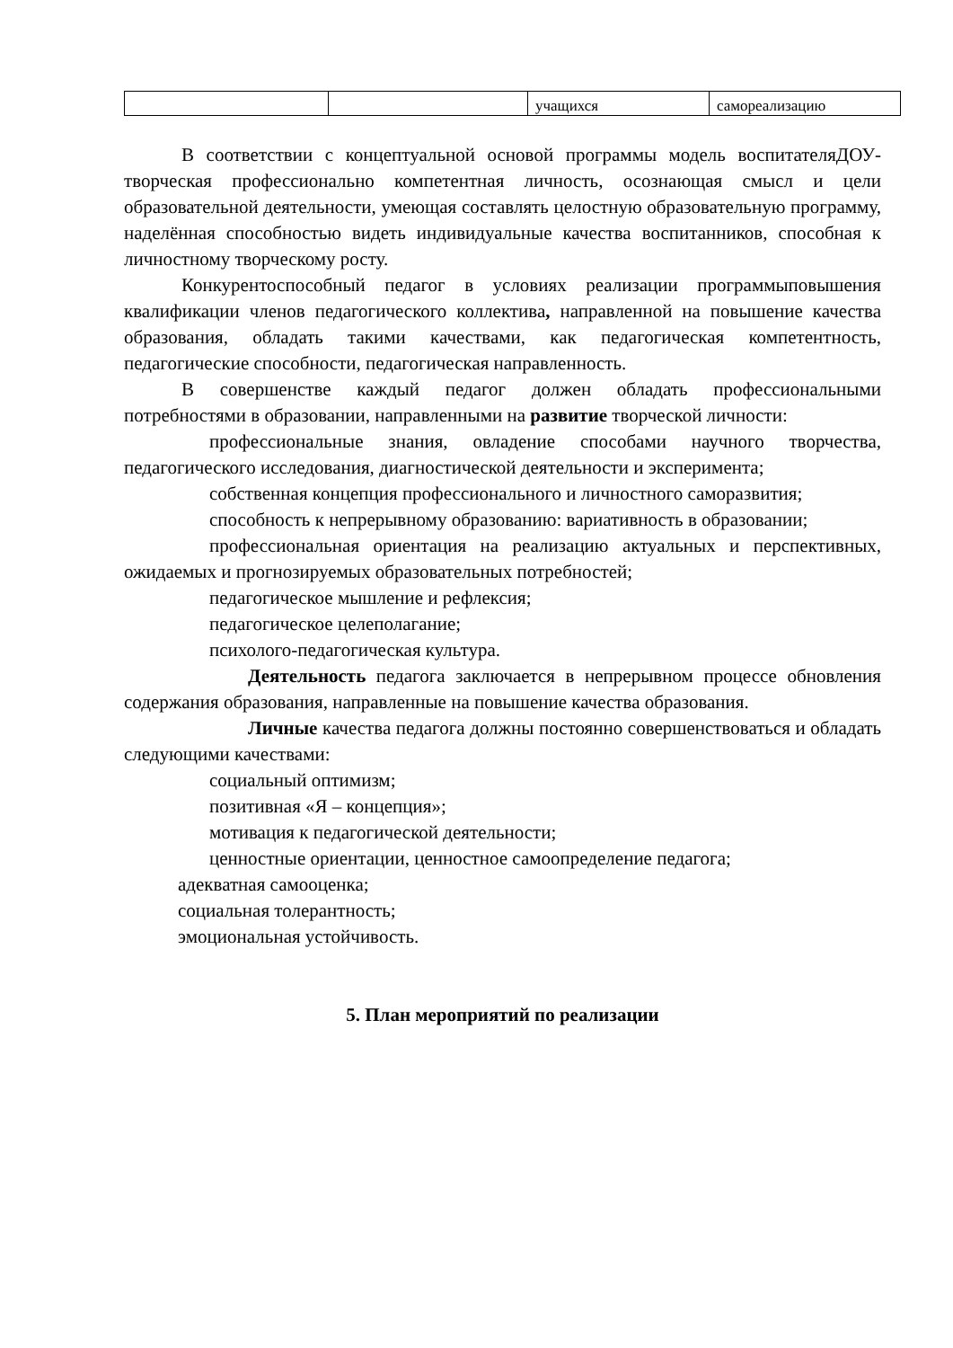| | | учащихся | самореализацию |
В соответствии с концептуальной основой программы модель воспитателяДОУ- творческая профессионально компетентная личность, осознающая смысл и цели образовательной деятельности, умеющая составлять целостную образовательную программу, наделённая способностью видеть индивидуальные качества воспитанников, способная к личностному творческому росту.
Конкурентоспособный педагог в условиях реализации программыповышения квалификации членов педагогического коллектива, направленной на повышение качества образования, обладать такими качествами, как педагогическая компетентность, педагогические способности, педагогическая направленность.
В совершенстве каждый педагог должен обладать профессиональными потребностями в образовании, направленными на развитие творческой личности:
профессиональные знания, овладение способами научного творчества, педагогического исследования, диагностической деятельности и эксперимента;
собственная концепция профессионального и личностного саморазвития;
способность к непрерывному образованию: вариативность в образовании;
профессиональная ориентация на реализацию актуальных и перспективных, ожидаемых и прогнозируемых образовательных потребностей;
педагогическое мышление и рефлексия;
педагогическое целеполагание;
психолого-педагогическая культура.
Деятельность педагога заключается в непрерывном процессе обновления содержания образования, направленные на повышение качества образования.
Личные качества педагога должны постоянно совершенствоваться и обладать следующими качествами:
социальный оптимизм;
позитивная «Я – концепция»;
мотивация к педагогической деятельности;
ценностные ориентации, ценностное самоопределение педагога;
адекватная самооценка;
социальная толерантность;
эмоциональная устойчивость.
5. План мероприятий по реализации